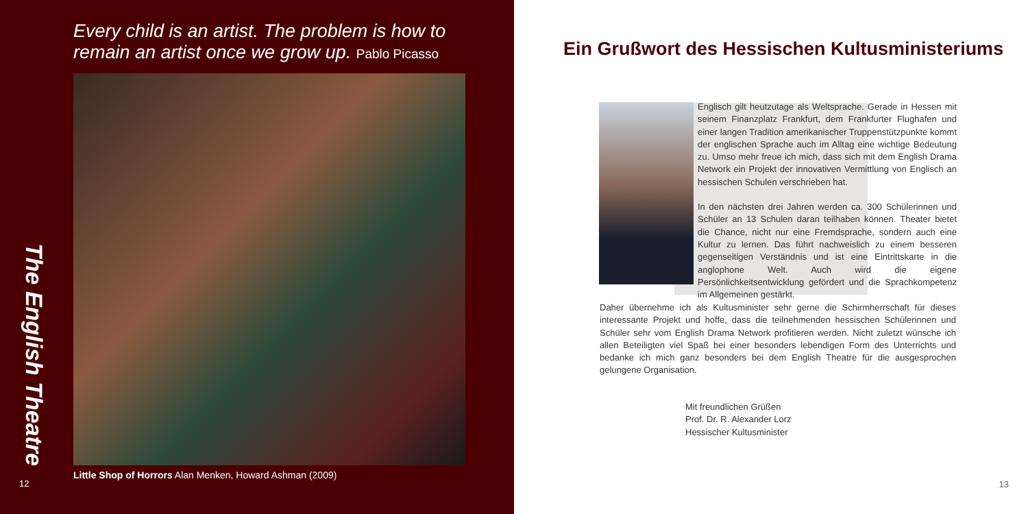Every child is an artist. The problem is how to
remain an artist once we grow up. Pablo Picasso
Little Shop of Horrors Alan Menken, Howard Ashman (2009)
The English Theatre
12
Ein Grußwort des Hessischen Kultusministeriums
Englisch gilt heutzutage als Weltsprache. Gerade in Hessen mit seinem Finanzplatz Frankfurt, dem Frankfurter Flughafen und einer langen Tradition amerikanischer Truppenstützpunkte kommt der englischen Sprache auch im Alltag eine wichtige Bedeutung zu. Umso mehr freue ich mich, dass sich mit dem English Drama Network ein Projekt der innovativen Vermittlung von Englisch an hessischen Schulen verschrieben hat.
In den nächsten drei Jahren werden ca. 300 Schülerinnen und Schüler an 13 Schulen daran teilhaben können. Theater bietet die Chance, nicht nur eine Fremdsprache, sondern auch eine Kultur zu lernen. Das führt nachweislich zu einem besseren gegenseitigen Verständnis und ist eine Eintrittskarte in die anglophone Welt. Auch wird die eigene Persönlichkeitsentwicklung gefördert und die Sprachkompetenz im Allgemeinen gestärkt.
Daher übernehme ich als Kultusminister sehr gerne die Schirmherrschaft für dieses interessante Projekt und hoffe, dass die teilnehmenden hessischen Schülerinnen und Schüler sehr vom English Drama Network profitieren werden. Nicht zuletzt wünsche ich allen Beteiligten viel Spaß bei einer besonders lebendigen Form des Unterrichts und bedanke ich mich ganz besonders bei dem English Theatre für die ausgesprochen gelungene Organisation.
Mit freundlichen Grüßen
Prof. Dr. R. Alexander Lorz
Hessischer Kultusminister
13